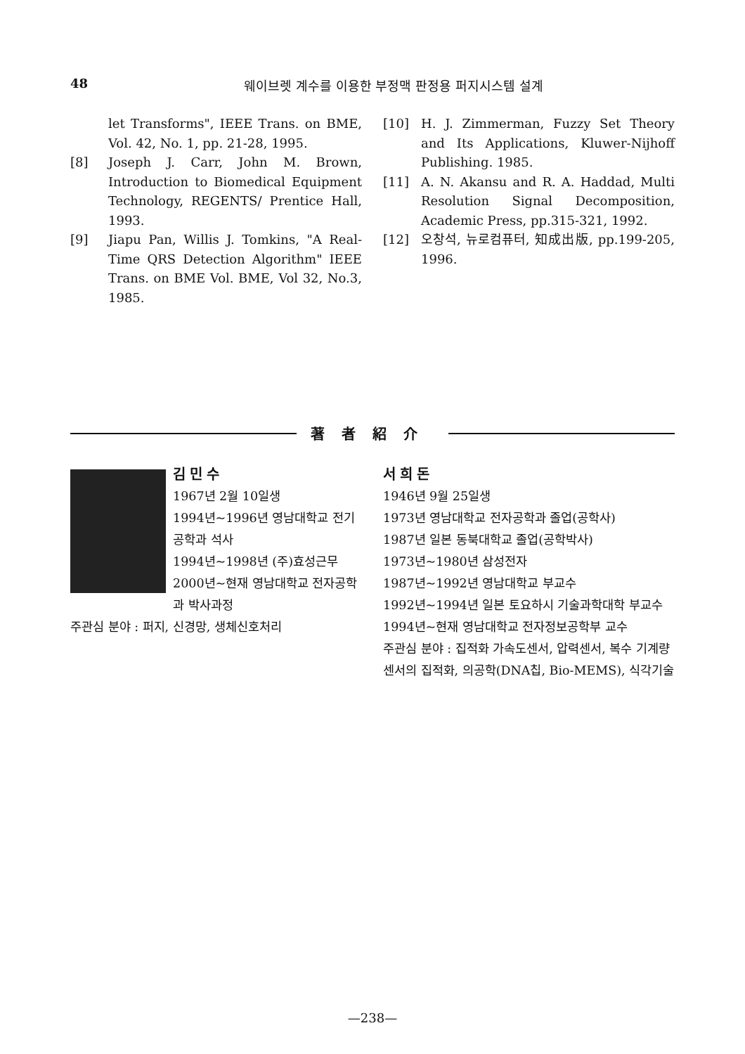48 웨이브렛 계수를 이용한 부정맥 판정용 퍼지시스템 설계
let Transforms", IEEE Trans. on BME, Vol. 42, No. 1, pp. 21-28, 1995.
[8] Joseph J. Carr, John M. Brown, Introduction to Biomedical Equipment Technology, REGENTS/ Prentice Hall, 1993.
[9] Jiapu Pan, Willis J. Tomkins, "A Real-Time QRS Detection Algorithm" IEEE Trans. on BME Vol. BME, Vol 32, No.3, 1985.
[10] H. J. Zimmerman, Fuzzy Set Theory and Its Applications, Kluwer-Nijhoff Publishing. 1985.
[11] A. N. Akansu and R. A. Haddad, Multi Resolution Signal Decomposition, Academic Press, pp.315-321, 1992.
[12] 오창석, 뉴로컴퓨터, 知成出版, pp.199-205, 1996.
著者紹介
김민수
1967년 2월 10일생
1994년~1996년 영남대학교 전기공학과 석사
1994년~1998년 (주)효성근무
2000년~현재 영남대학교 전자공학과 박사과정
주관심 분야 : 퍼지, 신경망, 생체신호처리
서희돈
1946년 9월 25일생
1973년 영남대학교 전자공학과 졸업(공학사)
1987년 일본 동북대학교 졸업(공학박사)
1973년~1980년 삼성전자
1987년~1992년 영남대학교 부교수
1992년~1994년 일본 토요하시 기술과학대학 부교수
1994년~현재 영남대학교 전자정보공학부 교수
주관심 분야 : 집적화 가속도센서, 압력센서, 복수 기계량 센서의 집적화, 의공학(DNA칩, Bio-MEMS), 식각기술
—238—